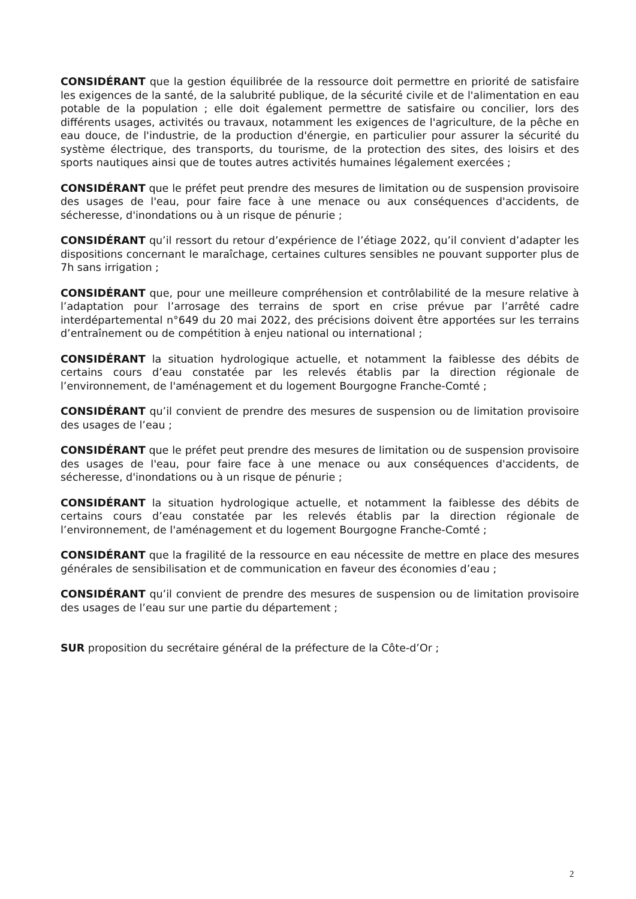CONSIDÉRANT que la gestion équilibrée de la ressource doit permettre en priorité de satisfaire les exigences de la santé, de la salubrité publique, de la sécurité civile et de l'alimentation en eau potable de la population ; elle doit également permettre de satisfaire ou concilier, lors des différents usages, activités ou travaux, notamment les exigences de l'agriculture, de la pêche en eau douce, de l'industrie, de la production d'énergie, en particulier pour assurer la sécurité du système électrique, des transports, du tourisme, de la protection des sites, des loisirs et des sports nautiques ainsi que de toutes autres activités humaines légalement exercées ;
CONSIDÉRANT que le préfet peut prendre des mesures de limitation ou de suspension provisoire des usages de l'eau, pour faire face à une menace ou aux conséquences d'accidents, de sécheresse, d'inondations ou à un risque de pénurie ;
CONSIDÉRANT qu’il ressort du retour d’expérience de l’étiage 2022, qu’il convient d’adapter les dispositions concernant le maraîchage, certaines cultures sensibles ne pouvant supporter plus de 7h sans irrigation ;
CONSIDÉRANT que, pour une meilleure compréhension et contrôlabilité de la mesure relative à l’adaptation pour l’arrosage des terrains de sport en crise prévue par l’arrêté cadre interdépartemental n°649 du 20 mai 2022, des précisions doivent être apportées sur les terrains d’entraînement ou de compétition à enjeu national ou international ;
CONSIDÉRANT la situation hydrologique actuelle, et notamment la faiblesse des débits de certains cours d’eau constatée par les relevés établis par la direction régionale de l’environnement, de l'aménagement et du logement Bourgogne Franche-Comté ;
CONSIDÉRANT qu’il convient de prendre des mesures de suspension ou de limitation provisoire des usages de l’eau ;
CONSIDÉRANT que le préfet peut prendre des mesures de limitation ou de suspension provisoire des usages de l'eau, pour faire face à une menace ou aux conséquences d'accidents, de sécheresse, d'inondations ou à un risque de pénurie ;
CONSIDÉRANT la situation hydrologique actuelle, et notamment la faiblesse des débits de certains cours d’eau constatée par les relevés établis par la direction régionale de l’environnement, de l'aménagement et du logement Bourgogne Franche-Comté ;
CONSIDÉRANT que la fragilité de la ressource en eau nécessite de mettre en place des mesures générales de sensibilisation et de communication en faveur des économies d’eau ;
CONSIDÉRANT qu’il convient de prendre des mesures de suspension ou de limitation provisoire des usages de l’eau sur une partie du département ;
SUR proposition du secrétaire général de la préfecture de la Côte-d’Or ;
2